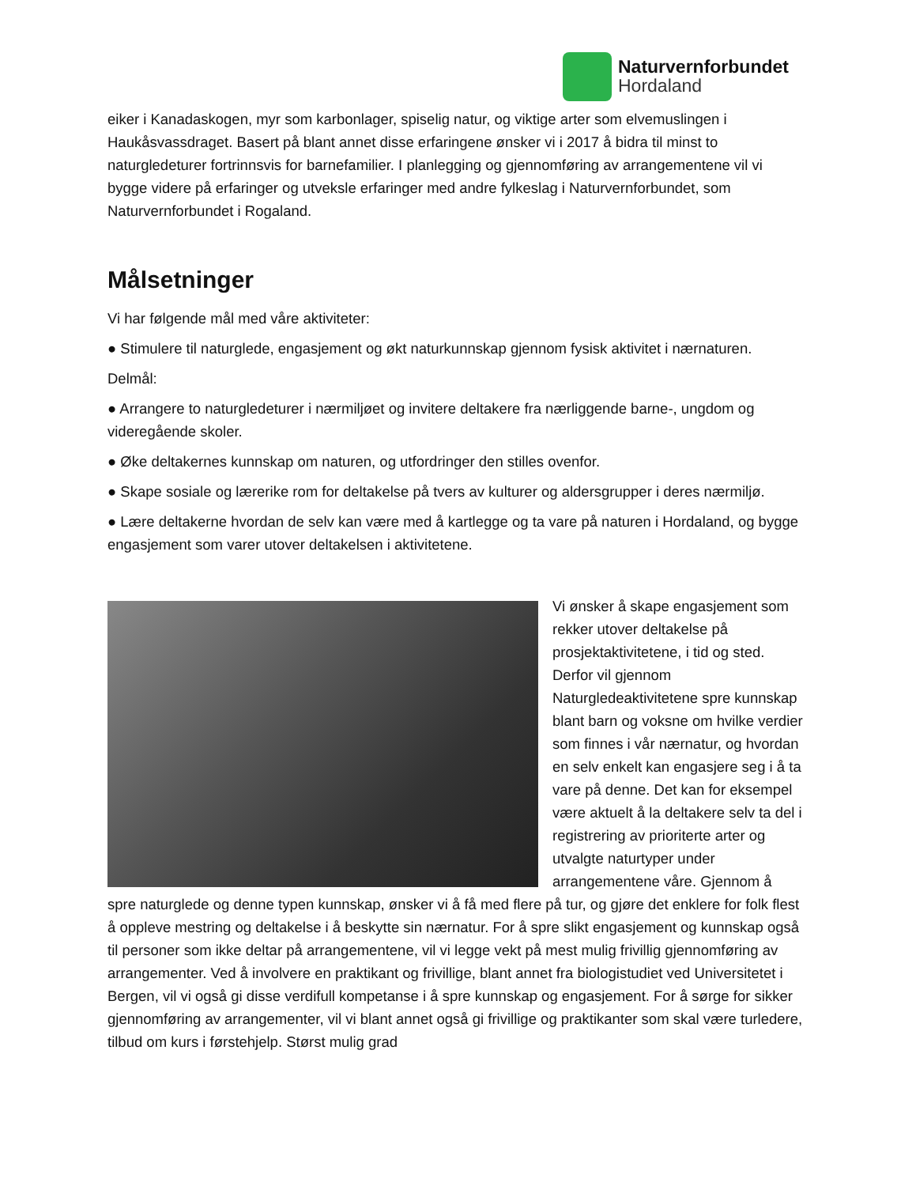Naturvernforbundet
Hordaland
eiker i Kanadaskogen, myr som karbonlager, spiselig natur, og viktige arter som elvemuslingen i Haukåsvassdraget. Basert på blant annet disse erfaringene ønsker vi i 2017 å bidra til minst to naturgledeturer fortrinnsvis for barnefamilier. I planlegging og gjennomføring av arrangementene vil vi bygge videre på erfaringer og utveksle erfaringer med andre fylkeslag i Naturvernforbundet, som Naturvernforbundet i Rogaland.
Målsetninger
Vi har følgende mål med våre aktiviteter:
● Stimulere til naturglede, engasjement og økt naturkunnskap gjennom fysisk aktivitet i nærnaturen.
Delmål:
● Arrangere to naturgledeturer i nærmiljøet og invitere deltakere fra nærliggende barne-, ungdom og videregående skoler.
● Øke deltakernes kunnskap om naturen, og utfordringer den stilles ovenfor.
● Skape sosiale og lærerike rom for deltakelse på tvers av kulturer og aldersgrupper i deres nærmiljø.
● Lære deltakerne hvordan de selv kan være med å kartlegge og ta vare på naturen i Hordaland, og bygge engasjement som varer utover deltakelsen i aktivitetene.
Vi ønsker å skape engasjement som rekker utover deltakelse på prosjektaktivitetene, i tid og sted. Derfor vil gjennom Naturgledeaktivitetene spre kunnskap blant barn og voksne om hvilke verdier som finnes i vår nærnatur, og hvordan en selv enkelt kan engasjere seg i å ta vare på denne. Det kan for eksempel være aktuelt å la deltakere selv ta del i registrering av prioriterte arter og utvalgte naturtyper under arrangementene våre. Gjennom å spre naturglede og denne typen kunnskap, ønsker vi å få med flere på tur, og gjøre det enklere for folk flest å oppleve mestring og deltakelse i å beskytte sin nærnatur. For å spre slikt engasjement og kunnskap også til personer som ikke deltar på arrangementene, vil vi legge vekt på mest mulig frivillig gjennomføring av arrangementer. Ved å involvere en praktikant og frivillige, blant annet fra biologistudiet ved Universitetet i Bergen, vil vi også gi disse verdifull kompetanse i å spre kunnskap og engasjement. For å sørge for sikker gjennomføring av arrangementer, vil vi blant annet også gi frivillige og praktikanter som skal være turledere, tilbud om kurs i førstehjelp. Størst mulig grad